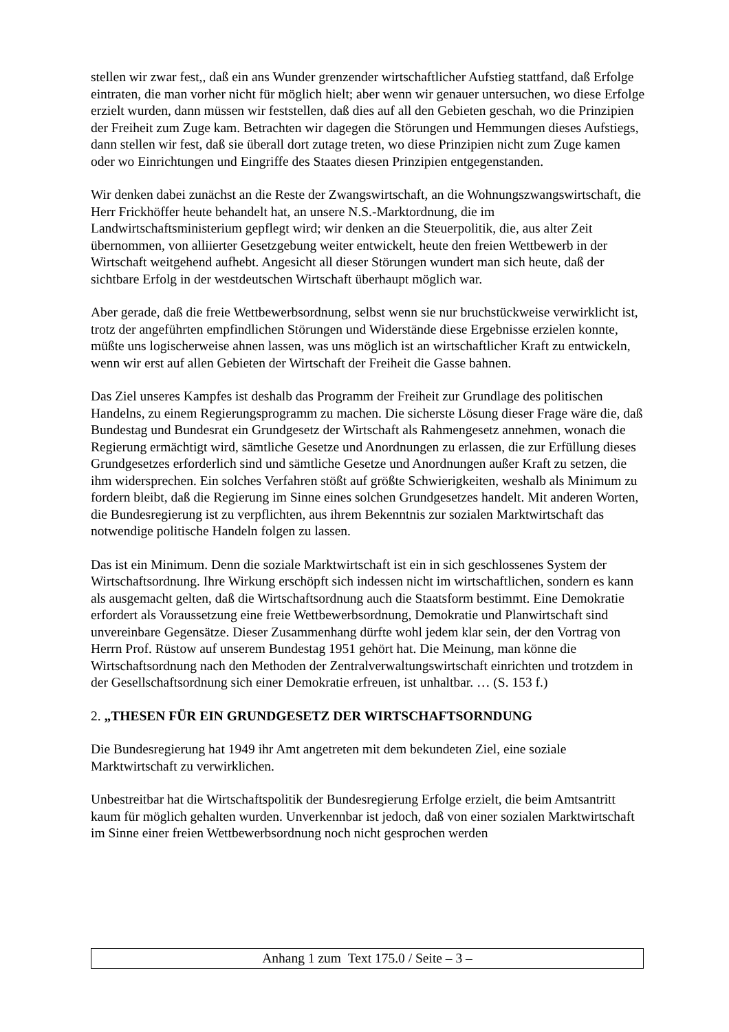stellen wir zwar fest,, daß ein ans Wunder grenzender wirtschaftlicher Aufstieg stattfand, daß Erfolge eintraten, die man vorher nicht für möglich hielt; aber wenn wir genauer untersuchen, wo diese Erfolge erzielt wurden, dann müssen wir feststellen, daß dies auf all den Gebieten geschah, wo die Prinzipien der Freiheit zum Zuge kam. Betrachten wir dagegen die Störungen und Hemmungen dieses Aufstiegs, dann stellen wir fest, daß sie überall dort zutage treten, wo diese Prinzipien nicht zum Zuge kamen oder wo Einrichtungen und Eingriffe des Staates diesen Prinzipien entgegenstanden.
Wir denken dabei zunächst an die Reste der Zwangswirtschaft, an die Wohnungszwangswirtschaft, die Herr Frickhöffer heute behandelt hat, an unsere N.S.-Marktordnung, die im Landwirtschaftsministerium gepflegt wird; wir denken an die Steuerpolitik, die, aus alter Zeit übernommen, von alliierter Gesetzgebung weiter entwickelt, heute den freien Wettbewerb in der Wirtschaft weitgehend aufhebt. Angesicht all dieser Störungen wundert man sich heute, daß der sichtbare Erfolg in der westdeutschen Wirtschaft überhaupt möglich war.
Aber gerade, daß die freie Wettbewerbsordnung, selbst wenn sie nur bruchstückweise verwirklicht ist, trotz der angeführten empfindlichen Störungen und Widerstände diese Ergebnisse erzielen konnte, müßte uns logischerweise ahnen lassen, was uns möglich ist an wirtschaftlicher Kraft zu entwickeln, wenn wir erst auf allen Gebieten der Wirtschaft der Freiheit die Gasse bahnen.
Das Ziel unseres Kampfes ist deshalb das Programm der Freiheit zur Grundlage des politischen Handelns, zu einem Regierungsprogramm zu machen. Die sicherste Lösung dieser Frage wäre die, daß Bundestag und Bundesrat ein Grundgesetz der Wirtschaft als Rahmengesetz annehmen, wonach die Regierung ermächtigt wird, sämtliche Gesetze und Anordnungen zu erlassen, die zur Erfüllung dieses Grundgesetzes erforderlich sind und sämtliche Gesetze und Anordnungen außer Kraft zu setzen, die ihm widersprechen. Ein solches Verfahren stößt auf größte Schwierigkeiten, weshalb als Minimum zu fordern bleibt, daß die Regierung im Sinne eines solchen Grundgesetzes handelt. Mit anderen Worten, die Bundesregierung ist zu verpflichten, aus ihrem Bekenntnis zur sozialen Marktwirtschaft das notwendige politische Handeln folgen zu lassen.
Das ist ein Minimum. Denn die soziale Marktwirtschaft ist ein in sich geschlossenes System der Wirtschaftsordnung. Ihre Wirkung erschöpft sich indessen nicht im wirtschaftlichen, sondern es kann als ausgemacht gelten, daß die Wirtschaftsordnung auch die Staatsform bestimmt. Eine Demokratie erfordert als Voraussetzung eine freie Wettbewerbsordnung, Demokratie und Planwirtschaft sind unvereinbare Gegensätze. Dieser Zusammenhang dürfte wohl jedem klar sein, der den Vortrag von Herrn Prof. Rüstow auf unserem Bundestag 1951 gehört hat. Die Meinung, man könne die Wirtschaftsordnung nach den Methoden der Zentralverwaltungswirtschaft einrichten und trotzdem in der Gesellschaftsordnung sich einer Demokratie erfreuen, ist unhaltbar. … (S. 153 f.)
2. „THESEN FÜR EIN GRUNDGESETZ DER WIRTSCHAFTSORNDUNG
Die Bundesregierung hat 1949 ihr Amt angetreten mit dem bekundeten Ziel, eine soziale Marktwirtschaft zu verwirklichen.
Unbestreitbar hat die Wirtschaftspolitik der Bundesregierung Erfolge erzielt, die beim Amtsantritt kaum für möglich gehalten wurden. Unverkennbar ist jedoch, daß von einer sozialen Marktwirtschaft im Sinne einer freien Wettbewerbsordnung noch nicht gesprochen werden
Anhang 1 zum Text 175.0 / Seite – 3 –